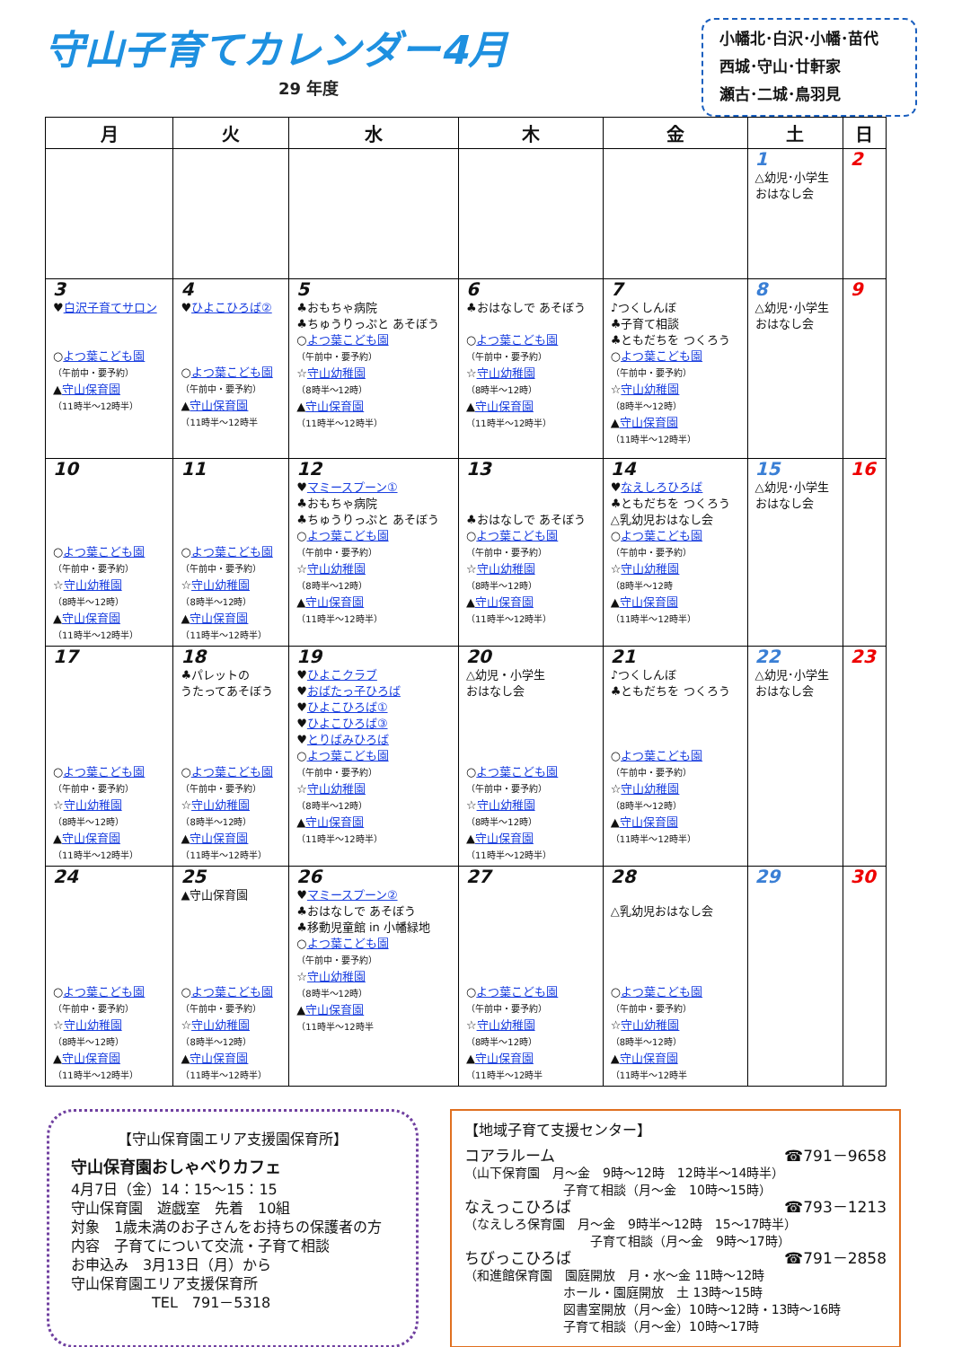守山子育てカレンダー4月
29 年度
小幡北･白沢･小幡･苗代
西城･守山･廿軒家
瀬古･二城･鳥羽見
| 月 | 火 | 水 | 木 | 金 | 土 | 日 |
| --- | --- | --- | --- | --- | --- | --- |
| | | | | | 1 △幼児･小学生 おはなし会 | 2 |
| 3 ♥ 白沢子育てサロン ○ よつ葉こども園 （午前中・要予約） ▲ 守山保育園 （11時半～12時半） | 4 ♥ ひよこひろば② ○ よつ葉こども園 （午前中・要予約） ▲ 守山保育園 （11時半～12時半 | 5 ♣おもちゃ病院 ♣ちゅうりっぷと あそぼう ○ よつ葉こども園 （午前中・要予約） ☆ 守山幼稚園 （8時半～12時） ▲ 守山保育園 （11時半～12時半） | 6 ♣おはなしで あそぼう ○ よつ葉こども園 （午前中・要予約） ☆ 守山幼稚園 （8時半～12時） ▲ 守山保育園 （11時半～12時半） | 7 ♪つくしんぼ ♣子育て相談 ♣ともだちを つくろう ○ よつ葉こども園 （午前中・要予約） ☆ 守山幼稚園 （8時半～12時） ▲ 守山保育園 （11時半～12時半） | 8 △幼児･小学生 おはなし会 | 9 |
| 10 ○ よつ葉こども園 （午前中・要予約） ☆ 守山幼稚園 （8時半～12時） ▲ 守山保育園 （11時半～12時半） | 11 ○ よつ葉こども園 （午前中・要予約） ☆ 守山幼稚園 （8時半～12時） ▲ 守山保育園 （11時半～12時半） | 12 ♥ マミースプーン① ♣おもちゃ病院 ♣ちゅうりっぷと あそぼう ○ よつ葉こども園 （午前中・要予約） ☆ 守山幼稚園 （8時半～12時） ▲ 守山保育園 （11時半～12時半） | 13 ♣おはなしで あそぼう ○ よつ葉こども園 （午前中・要予約） ☆ 守山幼稚園 （8時半～12時） ▲ 守山保育園 （11時半～12時半） | 14 ♥ なえしろひろば ♣ともだちを つくろう △乳幼児おはなし会 ○ よつ葉こども園 （午前中・要予約） ☆ 守山幼稚園 （8時半～12時 ▲ 守山保育園 （11時半～12時半） | 15 △幼児･小学生 おはなし会 | 16 |
| 17 ○ よつ葉こども園 （午前中・要予約） ☆ 守山幼稚園 （8時半～12時） ▲ 守山保育園 （11時半～12時半） | 18 ♣パレットの うたってあそぼう ○ よつ葉こども園 （午前中・要予約） ☆ 守山幼稚園 （8時半～12時） ▲ 守山保育園 （11時半～12時半） | 19 ♥ ひよこクラブ ♥ おばたっ子ひろば ♥ ひよこひろば① ♥ ひよこひろば③ ♥ とりばみひろば ○ よつ葉こども園 （午前中・要予約） ☆ 守山幼稚園 （8時半～12時） ▲ 守山保育園 （11時半～12時半） | 20 △幼児・小学生 おはなし会 ○ よつ葉こども園 （午前中・要予約） ☆ 守山幼稚園 （8時半～12時） ▲ 守山保育園 （11時半～12時半） | 21 ♪つくしんぼ ♣ともだちを つくろう ○ よつ葉こども園 （午前中・要予約） ☆ 守山幼稚園 （8時半～12時） ▲ 守山保育園 （11時半～12時半） | 22 △幼児･小学生 おはなし会 | 23 |
| 24 ○ よつ葉こども園 （午前中・要予約） ☆ 守山幼稚園 （8時半～12時） ▲ 守山保育園 （11時半～12時半） | 25 ▲守山保育園 ○ よつ葉こども園 （午前中・要予約） ☆ 守山幼稚園 （8時半～12時） ▲ 守山保育園 （11時半～12時半） | 26 ♥ マミースプーン② ♣おはなしで あそぼう ♣移動児童館 in 小幡緑地 ○ よつ葉こども園 （午前中・要予約） ☆ 守山幼稚園 （8時半～12時） ▲ 守山保育園 （11時半～12時半 | 27 ○ よつ葉こども園 （午前中・要予約） ☆ 守山幼稚園 （8時半～12時） ▲ 守山保育園 （11時半～12時半 | 28 △乳幼児おはなし会 ○ よつ葉こども園 （午前中・要予約） ☆ 守山幼稚園 （8時半～12時） ▲ 守山保育園 （11時半～12時半 | 29 | 30 |
【守山保育園エリア支援園保育所】
守山保育園おしゃべりカフェ
4月7日（金）14：15～15：15
守山保育園　遊戯室　先着　10組
対象　1歳未満のお子さんをお持ちの保護者の方
内容　子育てについて交流・子育て相談
お申込み　3月13日（月）から
守山保育園エリア支援保育所
TEL　791－5318
【地域子育て支援センター】
コアラルーム ☎791－9658
（山下保育園　月～金　9時～12時　12時半～14時半）
子育て相談（月～金　10時～15時）
なえっこひろば ☎793－1213
（なえしろ保育園　月～金　9時半～12時　15～17時半）
子育て相談（月～金　9時～17時）
ちびっこひろば ☎791－2858
（和進館保育園　園庭開放　月・水～金 11時～12時
ホール・園庭開放　土 13時～15時
図書室開放（月～金）10時～12時・13時～16時
子育て相談（月～金）10時～17時